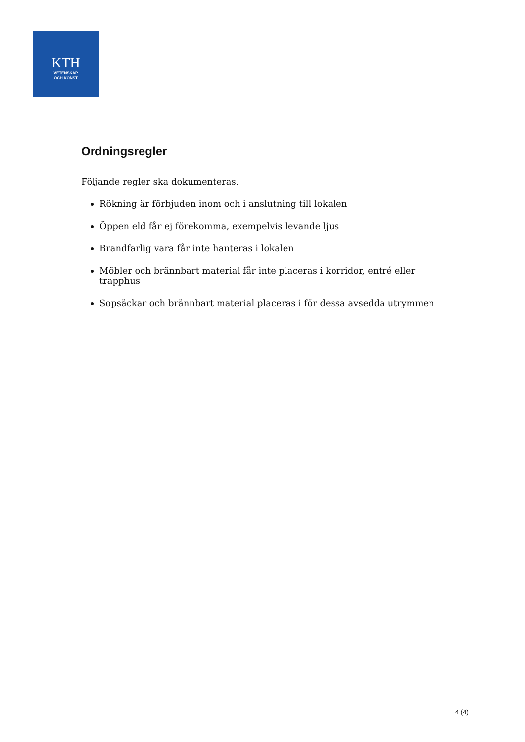KTH
VETENSKAP
OCH KONST
Ordningsregler
Följande regler ska dokumenteras.
Rökning är förbjuden inom och i anslutning till lokalen
Öppen eld får ej förekomma, exempelvis levande ljus
Brandfarlig vara får inte hanteras i lokalen
Möbler och brännbart material får inte placeras i korridor, entré eller trapphus
Sopsäckar och brännbart material placeras i för dessa avsedda utrymmen
4 (4)